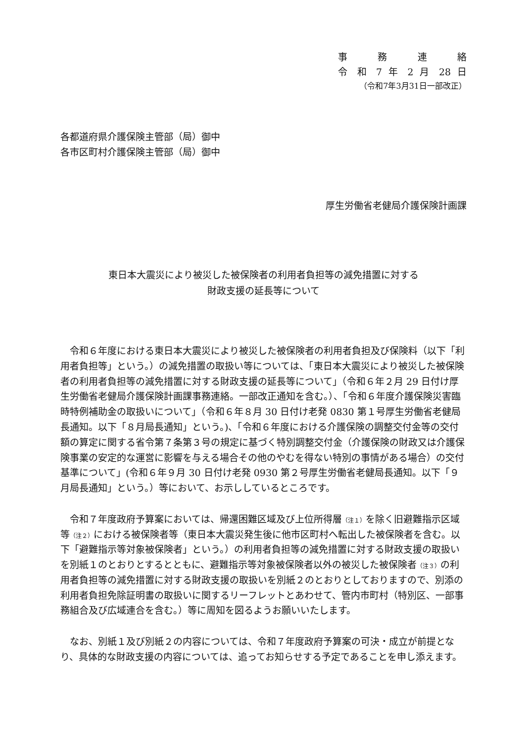事 務 連 絡
令 和 7 年 2 月 28 日
（令和7年3月31日一部改正）
各都道府県介護保険主管部（局）御中
各市区町村介護保険主管部（局）御中
厚生労働省老健局介護保険計画課
東日本大震災により被災した被保険者の利用者負担等の減免措置に対する
財政支援の延長等について
令和６年度における東日本大震災により被災した被保険者の利用者負担及び保険料（以下「利用者負担等」という。）の減免措置の取扱い等については、「東日本大震災により被災した被保険者の利用者負担等の減免措置に対する財政支援の延長等について」（令和６年２月 29 日付け厚生労働省老健局介護保険計画課事務連絡。一部改正通知を含む。）、「令和６年度介護保険災害臨時特例補助金の取扱いについて」（令和６年８月 30 日付け老発 0830 第１号厚生労働省老健局長通知。以下「８月局長通知」という。)、「令和６年度における介護保険の調整交付金等の交付額の算定に関する省令第７条第３号の規定に基づく特別調整交付金（介護保険の財政又は介護保険事業の安定的な運営に影響を与える場合その他のやむを得ない特別の事情がある場合）の交付基準について」(令和６年９月 30 日付け老発 0930 第２号厚生労働省老健局長通知。以下「９月局長通知」という。）等において、お示ししているところです。
令和７年度政府予算案においては、帰還困難区域及び上位所得層（注１）を除く旧避難指示区域等（注２）における被保険者等（東日本大震災発生後に他市区町村へ転出した被保険者を含む。以下「避難指示等対象被保険者」という。）の利用者負担等の減免措置に対する財政支援の取扱いを別紙１のとおりとするとともに、避難指示等対象被保険者以外の被災した被保険者（注３）の利用者負担等の減免措置に対する財政支援の取扱いを別紙２のとおりとしておりますので、別添の利用者負担免除証明書の取扱いに関するリーフレットとあわせて、管内市町村（特別区、一部事務組合及び広域連合を含む。）等に周知を図るようお願いいたします。
なお、別紙１及び別紙２の内容については、令和７年度政府予算案の可決・成立が前提となり、具体的な財政支援の内容については、追ってお知らせする予定であることを申し添えます。